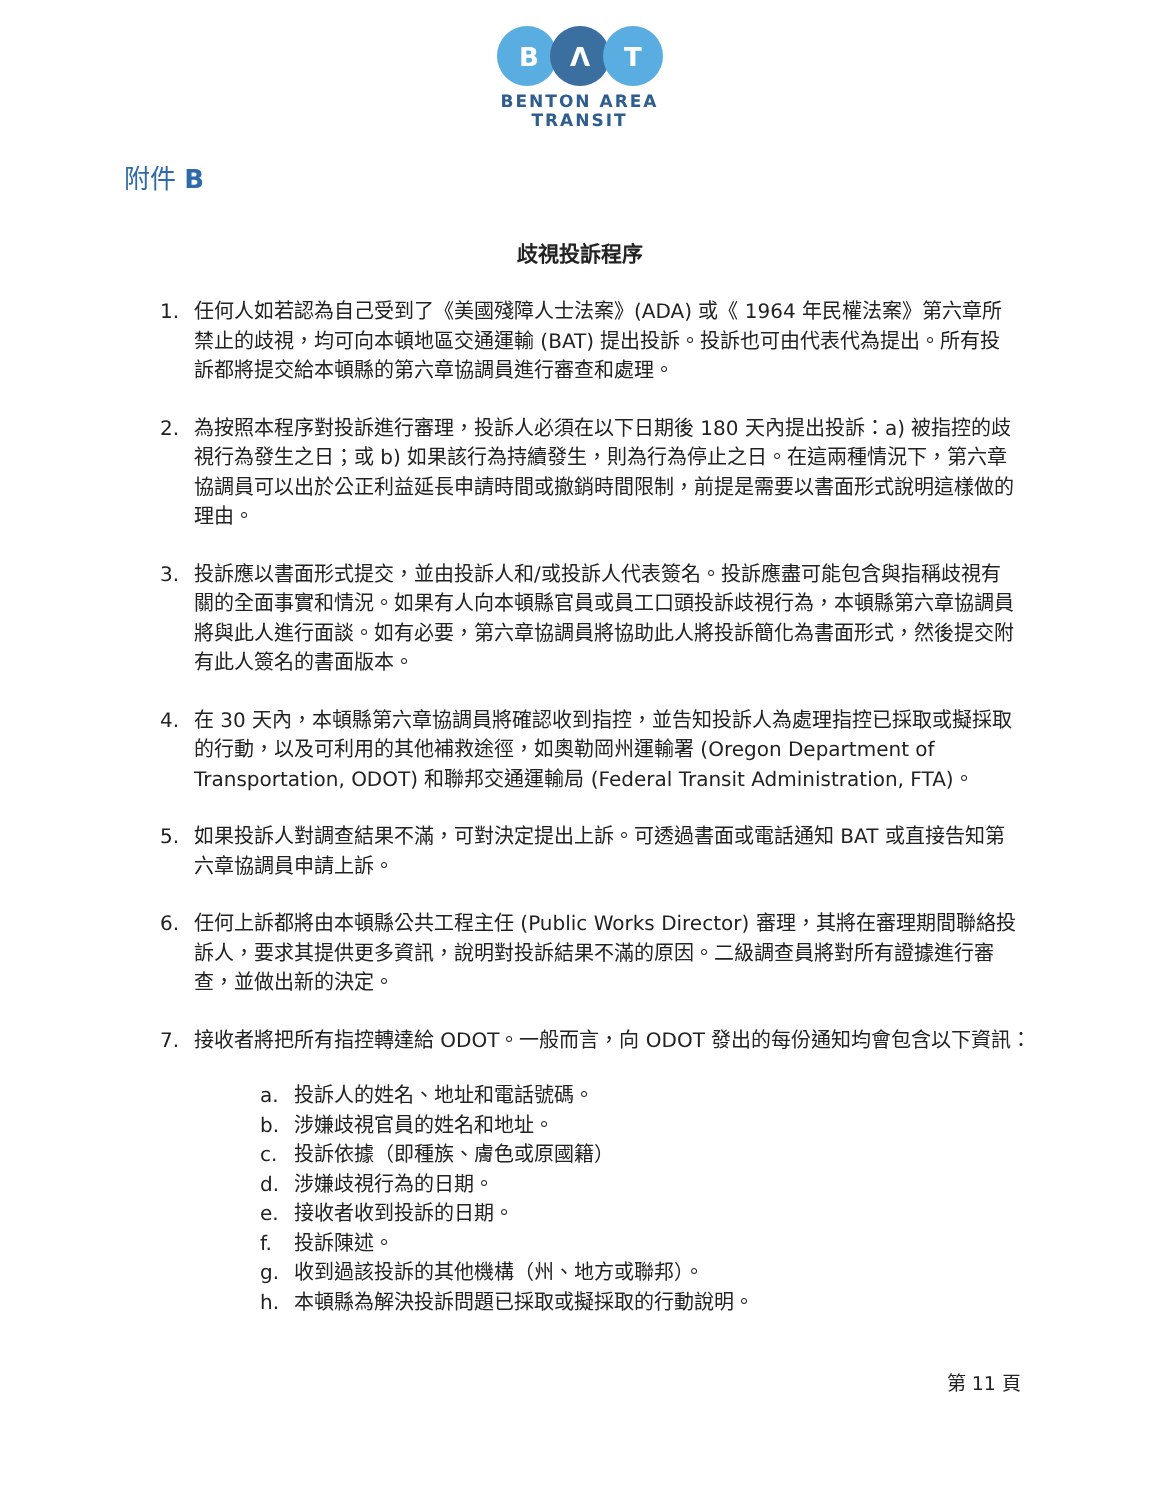B
Λ
T
BENTON AREA
TRANSIT
附件 B
歧視投訴程序
1. 任何人如若認為自己受到了《美國殘障人士法案》(ADA) 或《 1964 年民權法案》第六章所禁止的歧視，均可向本頓地區交通運輸 (BAT) 提出投訴。投訴也可由代表代為提出。所有投訴都將提交給本頓縣的第六章協調員進行審查和處理。
2. 為按照本程序對投訴進行審理，投訴人必須在以下日期後 180 天內提出投訴：a) 被指控的歧視行為發生之日；或 b) 如果該行為持續發生，則為行為停止之日。在這兩種情況下，第六章協調員可以出於公正利益延長申請時間或撤銷時間限制，前提是需要以書面形式說明這樣做的理由。
3. 投訴應以書面形式提交，並由投訴人和/或投訴人代表簽名。投訴應盡可能包含與指稱歧視有關的全面事實和情況。如果有人向本頓縣官員或員工口頭投訴歧視行為，本頓縣第六章協調員將與此人進行面談。如有必要，第六章協調員將協助此人將投訴簡化為書面形式，然後提交附有此人簽名的書面版本。
4. 在 30 天內，本頓縣第六章協調員將確認收到指控，並告知投訴人為處理指控已採取或擬採取的行動，以及可利用的其他補救途徑，如奧勒岡州運輸署 (Oregon Department of Transportation, ODOT) 和聯邦交通運輸局 (Federal Transit Administration, FTA)。
5. 如果投訴人對調查結果不滿，可對決定提出上訴。可透過書面或電話通知 BAT 或直接告知第六章協調員申請上訴。
6. 任何上訴都將由本頓縣公共工程主任 (Public Works Director) 審理，其將在審理期間聯絡投訴人，要求其提供更多資訊，說明對投訴結果不滿的原因。二級調查員將對所有證據進行審查，並做出新的決定。
7. 接收者將把所有指控轉達給 ODOT。一般而言，向 ODOT 發出的每份通知均會包含以下資訊：
a. 投訴人的姓名、地址和電話號碼。
b. 涉嫌歧視官員的姓名和地址。
c. 投訴依據（即種族、膚色或原國籍）
d. 涉嫌歧視行為的日期。
e. 接收者收到投訴的日期。
f. 投訴陳述。
g. 收到過該投訴的其他機構（州、地方或聯邦）。
h. 本頓縣為解決投訴問題已採取或擬採取的行動說明。
第 11 頁